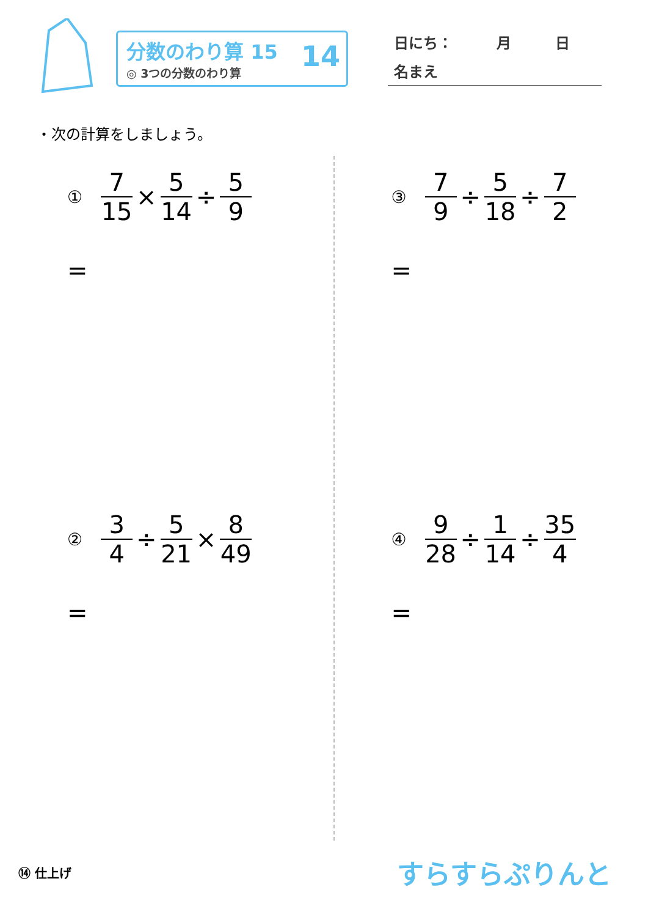分数のわり算 15
◎ 3つの分数のわり算
14
日にち：　　　月　　　日
名まえ
・次の計算をしましょう。
① 7 15 × 5 14 ÷ 5 9
=
③ 7 9 ÷ 5 18 ÷ 7 2
=
② 3 4 ÷ 5 21 × 8 49
=
④ 9 28 ÷ 1 14 ÷ 35 4
=
⑭ 仕上げ
すらすらぷりんと